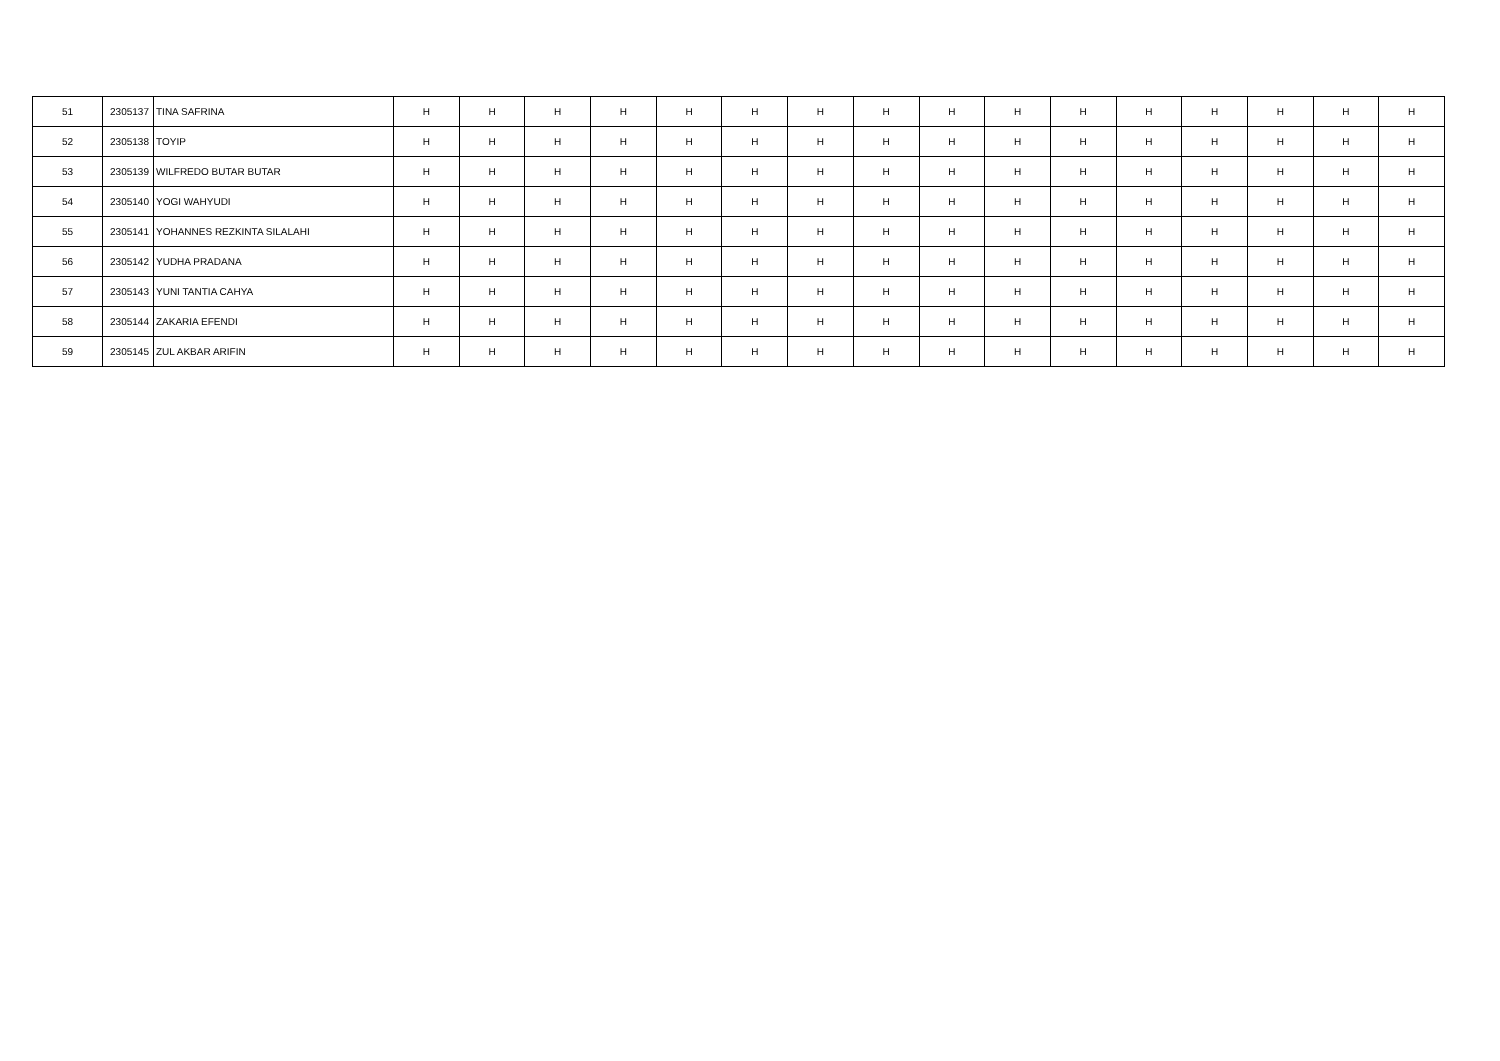| 51 | 2305137 | TINA SAFRINA | H | H | H | H | H | H | H | H | H | H | H | H | H | H | H | H |
| 52 | 2305138 | TOYIP | H | H | H | H | H | H | H | H | H | H | H | H | H | H | H | H |
| 53 | 2305139 | WILFREDO BUTAR BUTAR | H | H | H | H | H | H | H | H | H | H | H | H | H | H | H | H |
| 54 | 2305140 | YOGI WAHYUDI | H | H | H | H | H | H | H | H | H | H | H | H | H | H | H | H |
| 55 | 2305141 | YOHANNES REZKINTA SILALAHI | H | H | H | H | H | H | H | H | H | H | H | H | H | H | H | H |
| 56 | 2305142 | YUDHA PRADANA | H | H | H | H | H | H | H | H | H | H | H | H | H | H | H | H |
| 57 | 2305143 | YUNI TANTIA CAHYA | H | H | H | H | H | H | H | H | H | H | H | H | H | H | H | H |
| 58 | 2305144 | ZAKARIA EFENDI | H | H | H | H | H | H | H | H | H | H | H | H | H | H | H | H |
| 59 | 2305145 | ZUL AKBAR ARIFIN | H | H | H | H | H | H | H | H | H | H | H | H | H | H | H | H |